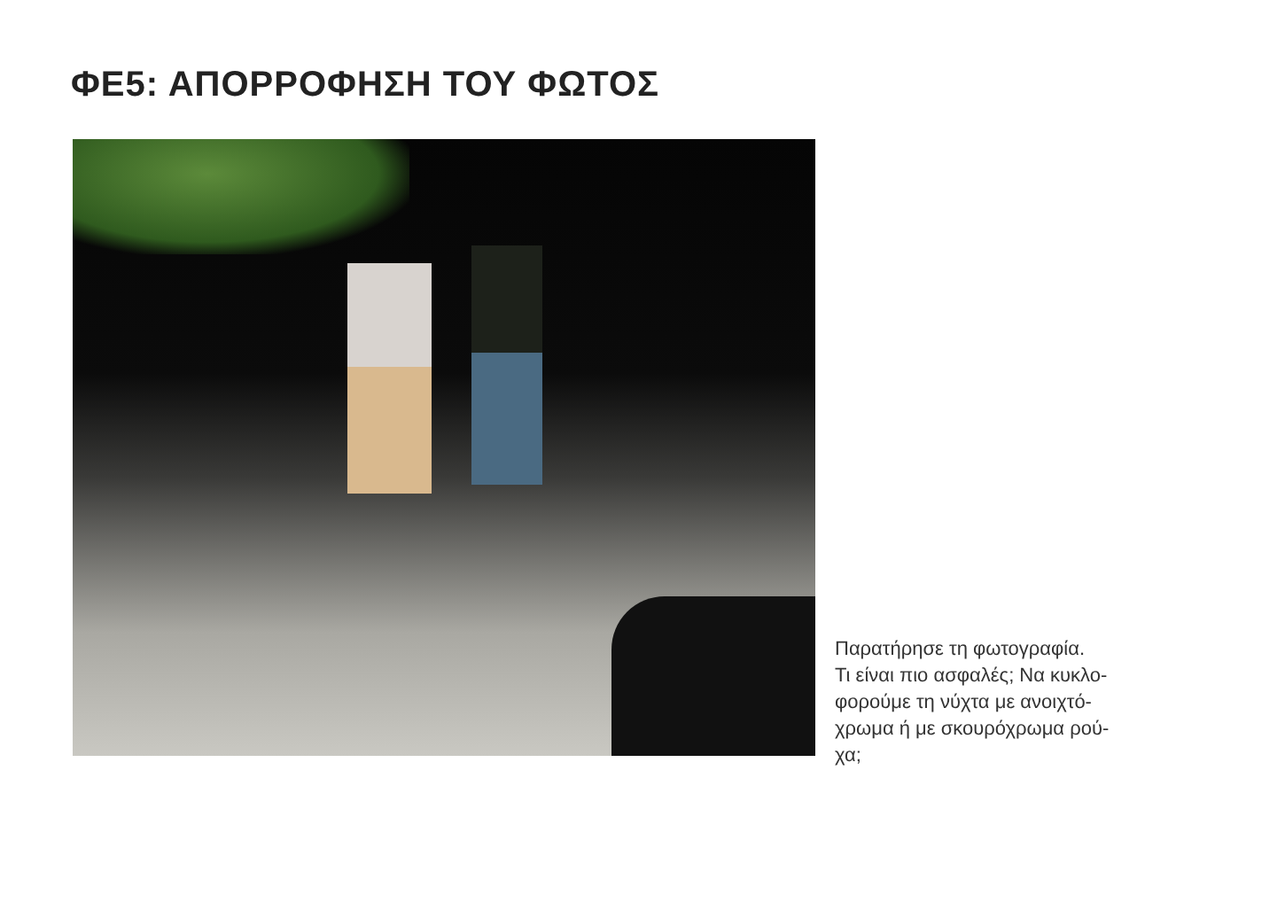ΦΕ5: ΑΠΟΡΡΟΦΗΣΗ ΤΟΥ ΦΩΤΟΣ
Παρατήρησε τη φωτογραφία.
Τι είναι πιο ασφαλές; Να κυκλο-
φορούμε τη νύχτα με ανοιχτό-
χρωμα ή με σκουρόχρωμα ρού-
χα;